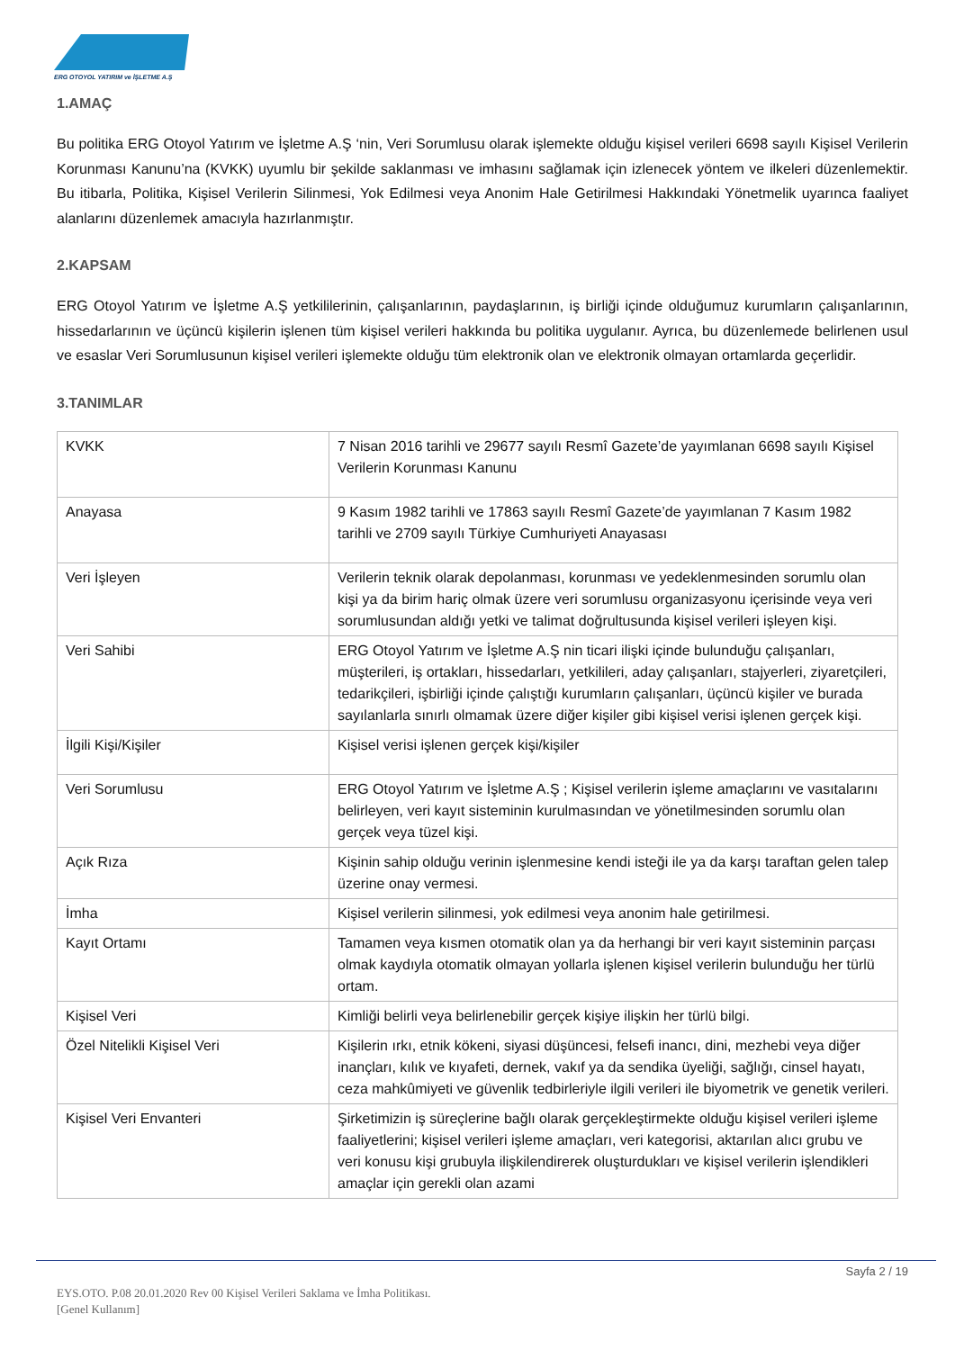ERG OTOYOL YATIRIM ve İŞLETME A.Ş
1.AMAÇ
Bu politika ERG Otoyol Yatırım ve İşletme A.Ş ‘nin, Veri Sorumlusu olarak işlemekte olduğu kişisel verileri 6698 sayılı Kişisel Verilerin Korunması Kanunu’na (KVKK) uyumlu bir şekilde saklanması ve imhasını sağlamak için izlenecek yöntem ve ilkeleri düzenlemektir. Bu itibarla, Politika, Kişisel Verilerin Silinmesi, Yok Edilmesi veya Anonim Hale Getirilmesi Hakkındaki Yönetmelik uyarınca faaliyet alanlarını düzenlemek amacıyla hazırlanmıştır.
2.KAPSAM
ERG Otoyol Yatırım ve İşletme A.Ş yetkililerinin, çalışanlarının, paydaşlarının, iş birliği içinde olduğumuz kurumların çalışanlarının, hissedarlarının ve üçüncü kişilerin işlenen tüm kişisel verileri hakkında bu politika uygulanır. Ayrıca, bu düzenlemede belirlenen usul ve esaslar Veri Sorumlusunun kişisel verileri işlemekte olduğu tüm elektronik olan ve elektronik olmayan ortamlarda geçerlidir.
3.TANIMLAR
| KVKK | 7 Nisan 2016 tarihli ve 29677 sayılı Resmî Gazete’de yayımlanan 6698 sayılı Kişisel Verilerin Korunması Kanunu |
| Anayasa | 9 Kasım 1982 tarihli ve 17863 sayılı Resmî Gazete’de yayımlanan 7 Kasım 1982 tarihli ve 2709 sayılı Türkiye Cumhuriyeti Anayasası |
| Veri İşleyen | Verilerin teknik olarak depolanması, korunması ve yedeklenmesinden sorumlu olan kişi ya da birim hariç olmak üzere veri sorumlusu organizasyonu içerisinde veya veri sorumlusundan aldığı yetki ve talimat doğrultusunda kişisel verileri işleyen kişi. |
| Veri Sahibi | ERG Otoyol Yatırım ve İşletme A.Ş nin ticari ilişki içinde bulunduğu çalışanları, müşterileri, iş ortakları, hissedarları, yetkilileri, aday çalışanları, stajyerleri, ziyaretçileri, tedarikçileri, işbirliği içinde çalıştığı kurumların çalışanları, üçüncü kişiler ve burada sayılanlarla sınırlı olmamak üzere diğer kişiler gibi kişisel verisi işlenen gerçek kişi. |
| İlgili Kişi/Kişiler | Kişisel verisi işlenen gerçek kişi/kişiler |
| Veri Sorumlusu | ERG Otoyol Yatırım ve İşletme A.Ş ; Kişisel verilerin işleme amaçlarını ve vasıtalarını belirleyen, veri kayıt sisteminin kurulmasından ve yönetilmesinden sorumlu olan gerçek veya tüzel kişi. |
| Açık Rıza | Kişinin sahip olduğu verinin işlenmesine kendi isteği ile ya da karşı taraftan gelen talep üzerine onay vermesi. |
| İmha | Kişisel verilerin silinmesi, yok edilmesi veya anonim hale getirilmesi. |
| Kayıt Ortamı | Tamamen veya kısmen otomatik olan ya da herhangi bir veri kayıt sisteminin parçası olmak kaydıyla otomatik olmayan yollarla işlenen kişisel verilerin bulunduğu her türlü ortam. |
| Kişisel Veri | Kimliği belirli veya belirlenebilir gerçek kişiye ilişkin her türlü bilgi. |
| Özel Nitelikli Kişisel Veri | Kişilerin ırkı, etnik kökeni, siyasi düşüncesi, felsefi inancı, dini, mezhebi veya diğer inançları, kılık ve kıyafeti, dernek, vakıf ya da sendika üyeliği, sağlığı, cinsel hayatı, ceza mahkûmiyeti ve güvenlik tedbirleriyle ilgili verileri ile biyometrik ve genetik verileri. |
| Kişisel Veri Envanteri | Şirketimizin iş süreçlerine bağlı olarak gerçekleştirmekte olduğu kişisel verileri işleme faaliyetlerini; kişisel verileri işleme amaçları, veri kategorisi, aktarılan alıcı grubu ve veri konusu kişi grubuyla ilişkilendirerek oluşturdukları ve kişisel verilerin işlendikleri amaçlar için gerekli olan azami |
Sayfa 2 / 19
EYS.OTO. P.08 20.01.2020 Rev 00 Kişisel Verileri Saklama ve İmha Politikası.
[Genel Kullanım]